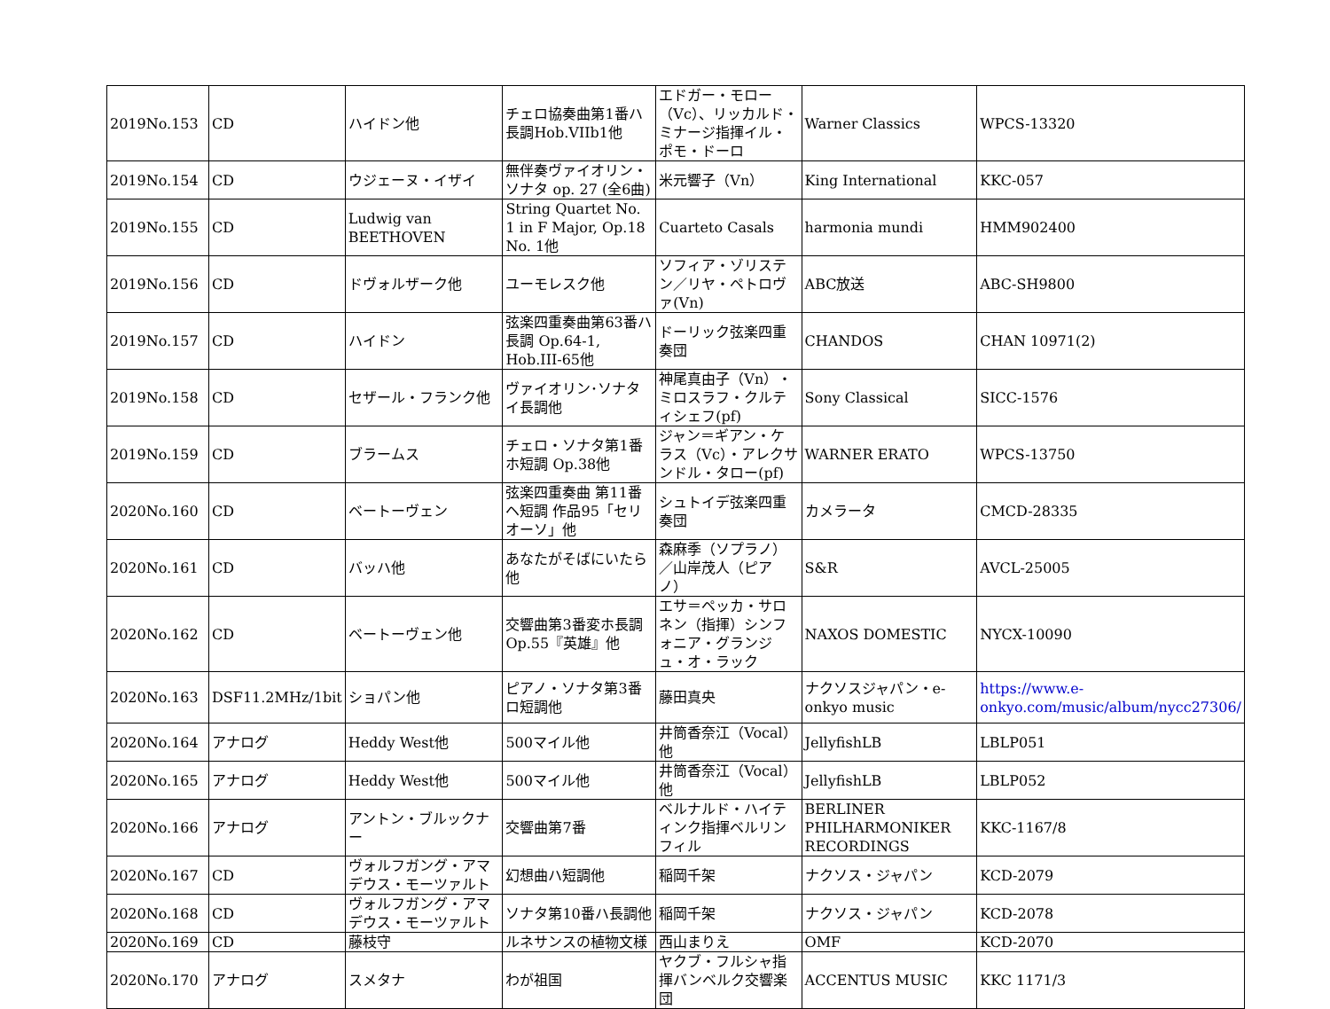| 2019No.153 | CD | ハイドン他 | チェロ協奏曲第1番ハ長調Hob.VIIb1他 | エドガー・モロー（Vc）、リッカルド・ミナージ指揮イル・ポモ・ドーロ | Warner Classics | WPCS-13320 |
| 2019No.154 | CD | ウジェーヌ・イザイ | 無伴奏ヴァイオリン・ソナタ op. 27 (全6曲) | 米元響子（Vn） | King International | KKC-057 |
| 2019No.155 | CD | Ludwig van BEETHOVEN | String Quartet No. 1 in F Major, Op.18 No. 1他 | Cuarteto Casals | harmonia mundi | HMM902400 |
| 2019No.156 | CD | ドヴォルザーク他 | ユーモレスク他 | ソフィア・ゾリステン／リヤ・ペトロヴァ(Vn) | ABC放送 | ABC-SH9800 |
| 2019No.157 | CD | ハイドン | 弦楽四重奏曲第63番ハ長調 Op.64-1, Hob.III-65他 | ドーリック弦楽四重奏団 | CHANDOS | CHAN 10971(2) |
| 2019No.158 | CD | セザール・フランク他 | ヴァイオリン･ソナタイ長調他 | 神尾真由子（Vn）・ミロスラフ・クルティシェフ(pf) | Sony Classical | SICC-1576 |
| 2019No.159 | CD | ブラームス | チェロ・ソナタ第1番ホ短調 Op.38他 | ジャン＝ギアン・ケラス（Vc）・アレクサンドル・タロー(pf) | WARNER ERATO | WPCS-13750 |
| 2020No.160 | CD | ベートーヴェン | 弦楽四重奏曲 第11番 ヘ短調 作品95「セリオーソ」他 | シュトイデ弦楽四重奏団 | カメラータ | CMCD-28335 |
| 2020No.161 | CD | バッハ他 | あなたがそばにいたら他 | 森麻季（ソプラノ）／山岸茂人（ピアノ） | S&R | AVCL-25005 |
| 2020No.162 | CD | ベートーヴェン他 | 交響曲第3番変ホ長調Op.55『英雄』他 | エサ＝ペッカ・サロネン（指揮）シンフォニア・グランジュ・オ・ラック | NAXOS DOMESTIC | NYCX-10090 |
| 2020No.163 | DSF11.2MHz/1bit | ショパン他 | ピアノ・ソナタ第3番ロ短調他 | 藤田真央 | ナクソスジャパン・e-onkyo music | https://www.e-onkyo.com/music/album/nycc27306/ |
| 2020No.164 | アナログ | Heddy West他 | 500マイル他 | 井筒香奈江（Vocal）他 | JellyfishLB | LBLP051 |
| 2020No.165 | アナログ | Heddy West他 | 500マイル他 | 井筒香奈江（Vocal）他 | JellyfishLB | LBLP052 |
| 2020No.166 | アナログ | アントン・ブルックナー | 交響曲第7番 | ベルナルド・ハイティンク指揮ベルリンフィル | BERLINER PHILHARMONIKER RECORDINGS | KKC-1167/8 |
| 2020No.167 | CD | ヴォルフガング・アマデウス・モーツァルト | 幻想曲ハ短調他 | 稲岡千架 | ナクソス・ジャパン | KCD-2079 |
| 2020No.168 | CD | ヴォルフガング・アマデウス・モーツァルト | ソナタ第10番ハ長調他 | 稲岡千架 | ナクソス・ジャパン | KCD-2078 |
| 2020No.169 | CD | 藤枝守 | ルネサンスの植物文様 | 西山まりえ | OMF | KCD-2070 |
| 2020No.170 | アナログ | スメタナ | わが祖国 | ヤクブ・フルシャ指揮バンベルク交響楽団 | ACCENTUS MUSIC | KKC 1171/3 |